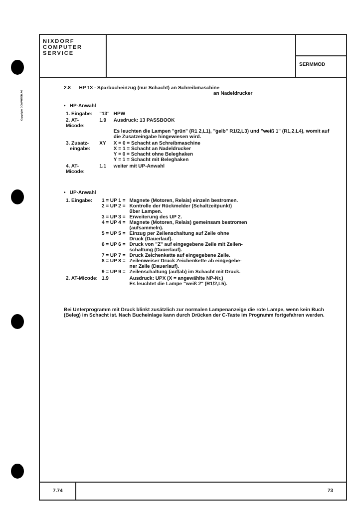Copyright COMPUTER AG
NIXDORF
COMPUTER
SERVICE
SERMMOD
2.8 HP 13 - Sparbucheinzug (nur Schacht) an Schreibmaschine
an Nadeldrucker
• HP-Anwahl
| 1. Eingabe: | "13" | HPW |
| 2. AT-Micode: | 1.9 | Ausdruck: 13 PASSBOOK Es leuchten die Lampen "grün" (R1 2,L1), "gelb" R1/2,L3) und "weiß 1" (R1,2,L4), womit auf die Zusatzeingabe hingewiesen wird. |
| 3. Zusatz- eingabe: | XY | X = 0 = Schacht an Schreibmaschine X = 1 = Schacht an Nadeldrucker Y = 0 = Schacht ohne Beleghaken Y = 1 = Schacht mit Beleghaken |
| 4. AT-Micode: | 1.1 | weiter mit UP-Anwahl |
• UP-Anwahl
| 1. Eingabe: | 1 = UP 1 = 2 = UP 2 = 3 = UP 3 = 4 = UP 4 = 5 = UP 5 = 6 = UP 6 = 7 = UP 7 = 8 = UP 8 = 9 = UP 9 = | Magnete (Motoren, Relais) einzeln bestromen. Kontrolle der Rückmelder (Schaltzeitpunkt) über Lampen. Erweiterung des UP 2. Magnete (Motoren, Relais) gemeinsam bestromen (aufsammeln). Einzug per Zeilenschaltung auf Zeile ohne Druck (Dauerlauf). Druck von "Z" auf eingegebene Zeile mit Zeilen- schaltung (Dauerlauf). Druck Zeichenkette auf eingegebene Zeile. Zeilenweiser Druck Zeichenkette ab eingegebe- ner Zeile (Dauerlauf). Zeilenschaltung (auf/ab) im Schacht mit Druck. |
| 2. AT-Micode: | 1.9 | Ausdruck: UPX (X = angewählte NP-Nr.) Es leuchtet die Lampe "weiß 2" (R1/2,L5). |
Bei Unterprogramm mit Druck blinkt zusätzlich zur normalen Lampenanzeige die rote Lampe, wenn kein Buch (Beleg) im Schacht ist. Nach Bucheinlage kann durch Drücken der C-Taste im Programm fortgefahren werden.
7.74 73